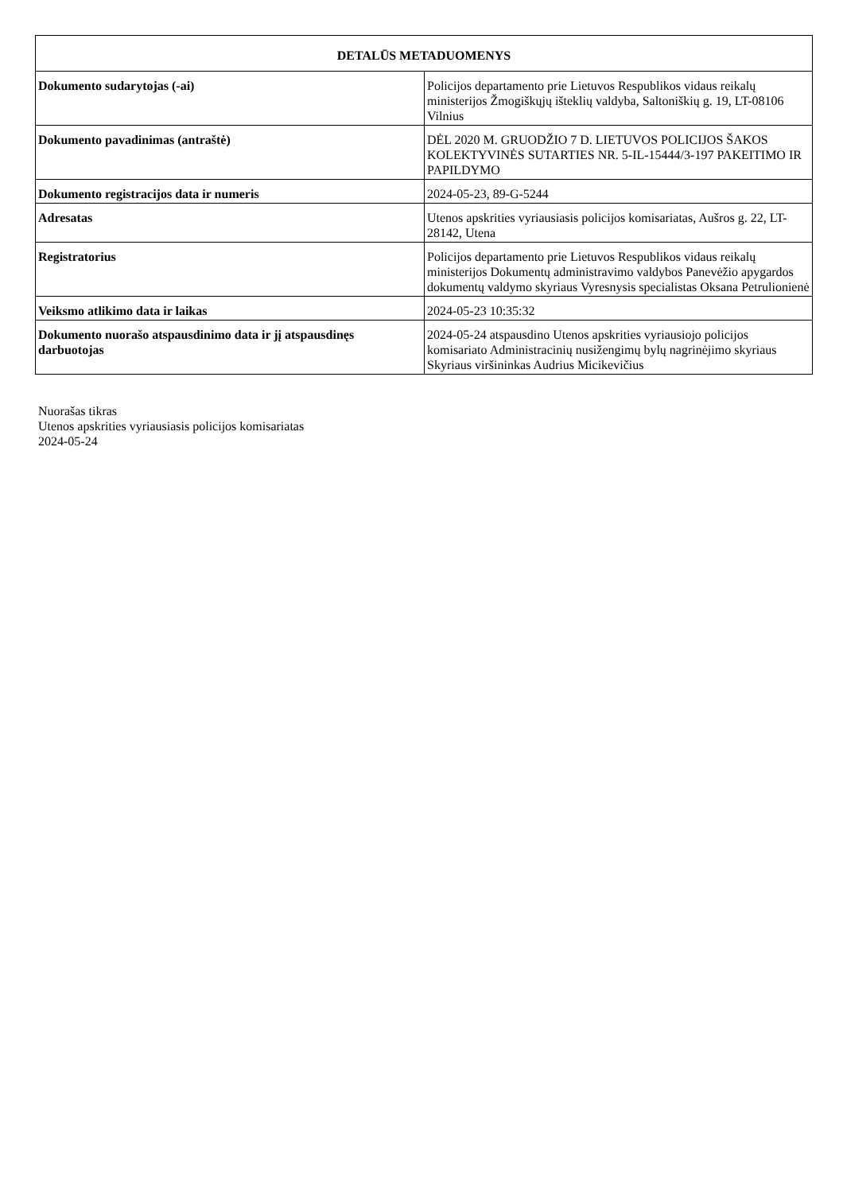| DETALŪS METADUOMENYS | |
| --- | --- |
| Dokumento sudarytojas (-ai) | Policijos departamento prie Lietuvos Respublikos vidaus reikalų ministerijos Žmogiškųjų išteklių valdyba, Saltoniškių g. 19, LT-08106 Vilnius |
| Dokumento pavadinimas (antraštė) | DĖL 2020 M. GRUODŽIO 7 D. LIETUVOS POLICIJOS ŠAKOS KOLEKTYVINĖS SUTARTIES NR. 5-IL-15444/3-197 PAKEITIMO IR PAPILDYMO |
| Dokumento registracijos data ir numeris | 2024-05-23, 89-G-5244 |
| Adresatas | Utenos apskrities vyriausiasis policijos komisariatas, Aušros g. 22, LT-28142, Utena |
| Registratorius | Policijos departamento prie Lietuvos Respublikos vidaus reikalų ministerijos Dokumentų administravimo valdybos Panevėžio apygardos dokumentų valdymo skyriaus Vyresnysis specialistas Oksana Petrulionienė |
| Veiksmo atlikimo data ir laikas | 2024-05-23 10:35:32 |
| Dokumento nuorašo atspausdinimo data ir jį atspausdinęs darbuotojas | 2024-05-24 atspausdino Utenos apskrities vyriausiojo policijos komisariato Administracinių nusižengimų bylų nagrinėjimo skyriaus Skyriaus viršininkas Audrius Micikevičius |
Nuorašas tikras
Utenos apskrities vyriausiasis policijos komisariatas
2024-05-24